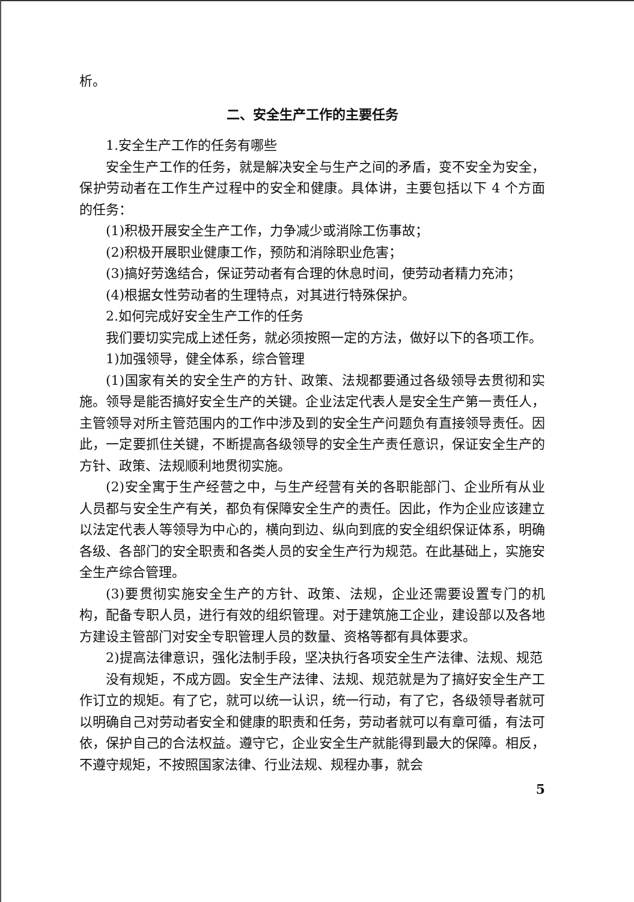析。
二、安全生产工作的主要任务
1.安全生产工作的任务有哪些
安全生产工作的任务，就是解决安全与生产之间的矛盾，变不安全为安全，保护劳动者在工作生产过程中的安全和健康。具体讲，主要包括以下 4 个方面的任务：
(1)积极开展安全生产工作，力争减少或消除工伤事故；
(2)积极开展职业健康工作，预防和消除职业危害；
(3)搞好劳逸结合，保证劳动者有合理的休息时间，使劳动者精力充沛；
(4)根据女性劳动者的生理特点，对其进行特殊保护。
2.如何完成好安全生产工作的任务
我们要切实完成上述任务，就必须按照一定的方法，做好以下的各项工作。
1)加强领导，健全体系，综合管理
(1)国家有关的安全生产的方针、政策、法规都要通过各级领导去贯彻和实施。领导是能否搞好安全生产的关键。企业法定代表人是安全生产第一责任人，主管领导对所主管范围内的工作中涉及到的安全生产问题负有直接领导责任。因此，一定要抓住关键，不断提高各级领导的安全生产责任意识，保证安全生产的方针、政策、法规顺利地贯彻实施。
(2)安全寓于生产经营之中，与生产经营有关的各职能部门、企业所有从业人员都与安全生产有关，都负有保障安全生产的责任。因此，作为企业应该建立以法定代表人等领导为中心的，横向到边、纵向到底的安全组织保证体系，明确各级、各部门的安全职责和各类人员的安全生产行为规范。在此基础上，实施安全生产综合管理。
(3)要贯彻实施安全生产的方针、政策、法规，企业还需要设置专门的机构，配备专职人员，进行有效的组织管理。对于建筑施工企业，建设部以及各地方建设主管部门对安全专职管理人员的数量、资格等都有具体要求。
2)提高法律意识，强化法制手段，坚决执行各项安全生产法律、法规、规范
没有规矩，不成方圆。安全生产法律、法规、规范就是为了搞好安全生产工作订立的规矩。有了它，就可以统一认识，统一行动，有了它，各级领导者就可以明确自己对劳动者安全和健康的职责和任务，劳动者就可以有章可循，有法可依，保护自己的合法权益。遵守它，企业安全生产就能得到最大的保障。相反，不遵守规矩，不按照国家法律、行业法规、规程办事，就会
5